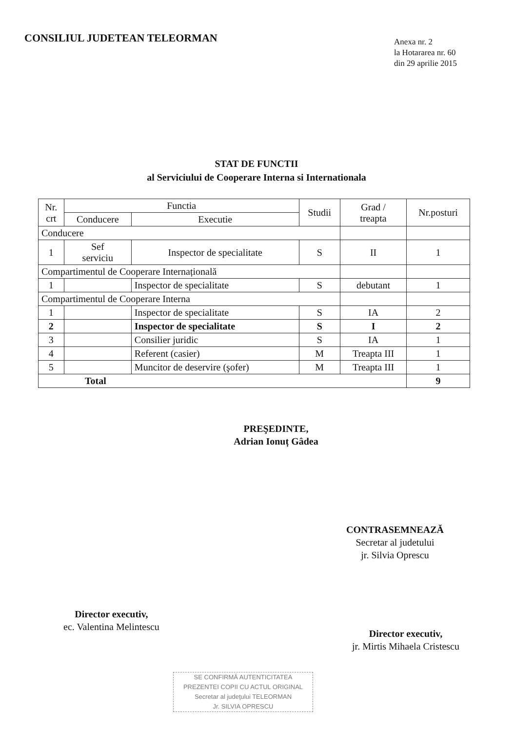CONSILIUL JUDETEAN TELEORMAN
Anexa nr. 2
la Hotararea nr. 60
din 29 aprilie 2015
STAT DE FUNCTII
al Serviciului de Cooperare Interna si Internationala
| Nr. crt | Functia | | Studii | Grad / treapta | Nr.posturi |
| --- | --- | --- | --- | --- | --- |
| | Conducere | Executie | | | |
| Conducere | | | | | |
| 1 | Sef serviciu | Inspector de specialitate | S | II | 1 |
| Compartimentul de Cooperare Internațională | | | | | |
| 1 | | Inspector de specialitate | S | debutant | 1 |
| Compartimentul de Cooperare Interna | | | | | |
| 1 | | Inspector de specialitate | S | IA | 2 |
| 2 | | Inspector de specialitate | S | I | 2 |
| 3 | | Consilier juridic | S | IA | 1 |
| 4 | | Referent (casier) | M | Treapta III | 1 |
| 5 | | Muncitor de deservire (şofer) | M | Treapta III | 1 |
| Total | | | | | 9 |
PREŞEDINTE,
Adrian Ionuț Gâdea
CONTRASEMNEAZĂ
Secretar al judetului
jr. Silvia Oprescu
Director executiv,
ec. Valentina Melintescu
Director executiv,
jr. Mirtis Mihaela Cristescu
SE CONFIRMĂ AUTENTICITATEA
PREZENTEI COPII CU ACTUL ORIGINAL
Secretar al judeţului TELEORMAN
Jr. SILVIA OPRESCU